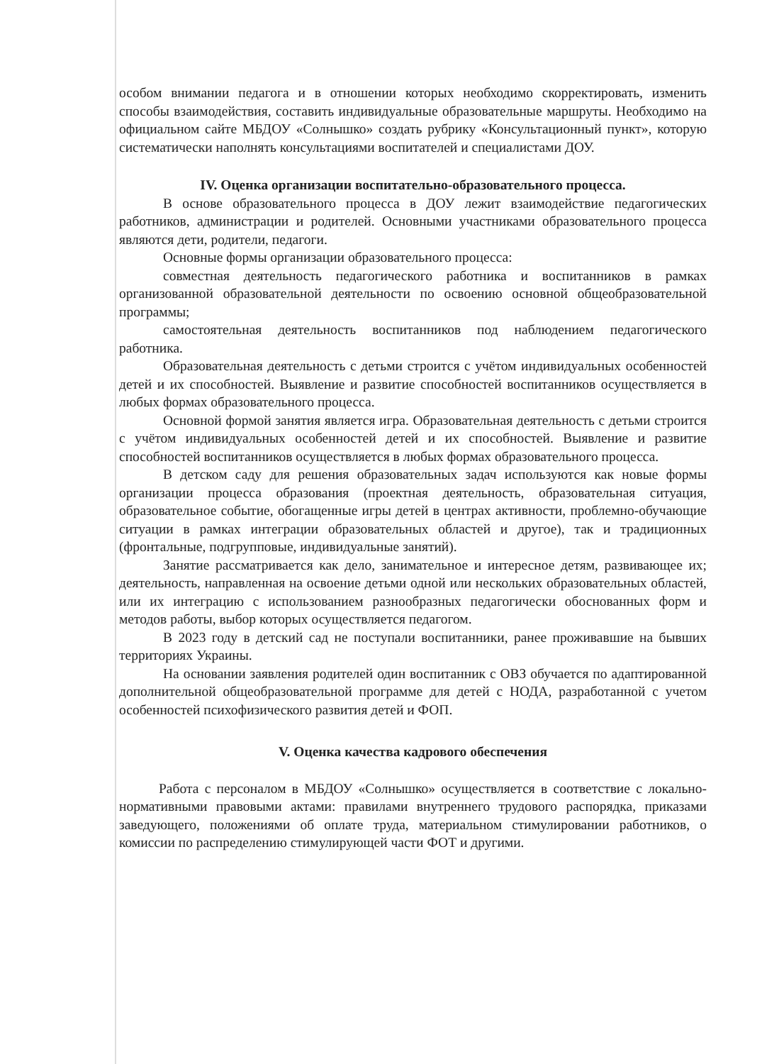особом внимании педагога и в отношении которых необходимо скорректировать, изменить способы взаимодействия, составить индивидуальные образовательные маршруты. Необходимо на официальном сайте МБДОУ «Солнышко» создать рубрику «Консультационный пункт», которую систематически наполнять консультациями воспитателей и специалистами ДОУ.
IV. Оценка организации воспитательно-образовательного процесса.
В основе образовательного процесса в ДОУ лежит взаимодействие педагогических работников, администрации и родителей. Основными участниками образовательного процесса являются дети, родители, педагоги.
Основные формы организации образовательного процесса:
совместная деятельность педагогического работника и воспитанников в рамках организованной образовательной деятельности по освоению основной общеобразовательной программы;
самостоятельная деятельность воспитанников под наблюдением педагогического работника.
Образовательная деятельность с детьми строится с учётом индивидуальных особенностей детей и их способностей. Выявление и развитие способностей воспитанников осуществляется в любых формах образовательного процесса.
Основной формой занятия является игра. Образовательная деятельность с детьми строится с учётом индивидуальных особенностей детей и их способностей. Выявление и развитие способностей воспитанников осуществляется в любых формах образовательного процесса.
В детском саду для решения образовательных задач используются как новые формы организации процесса образования (проектная деятельность, образовательная ситуация, образовательное событие, обогащенные игры детей в центрах активности, проблемно-обучающие ситуации в рамках интеграции образовательных областей и другое), так и традиционных (фронтальные, подгрупповые, индивидуальные занятий).
Занятие рассматривается как дело, занимательное и интересное детям, развивающее их; деятельность, направленная на освоение детьми одной или нескольких образовательных областей, или их интеграцию с использованием разнообразных педагогически обоснованных форм и методов работы, выбор которых осуществляется педагогом.
В 2023 году в детский сад не поступали воспитанники, ранее проживавшие на бывших территориях Украины.
На основании заявления родителей один воспитанник с ОВЗ обучается по адаптированной дополнительной общеобразовательной программе для детей с НОДА, разработанной с учетом особенностей психофизического развития детей и ФОП.
V. Оценка качества кадрового обеспечения
Работа с персоналом в МБДОУ «Солнышко» осуществляется в соответствие с локально-нормативными правовыми актами: правилами внутреннего трудового распорядка, приказами заведующего, положениями об оплате труда, материальном стимулировании работников, о комиссии по распределению стимулирующей части ФОТ и другими.